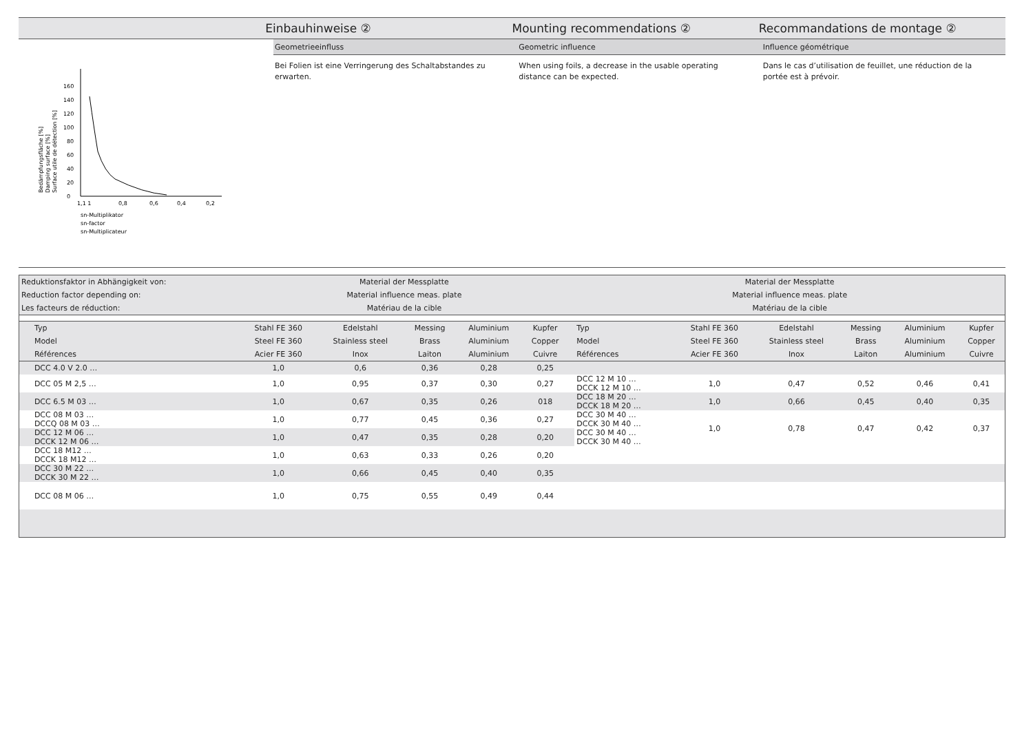Einbauhinweise ② Mounting recommendations ② Recommandations de montage ②
Geometrieeinfluss Geometric influence Influence géométrique
Bedämpfungsfläche [%]
Damping surface [%]
Surface utile de détection [%]
0
20
40
60
80
100
120
140
160
1,1 1
0,8
0,6
0,4
0,2
sn-Multiplikator
sn-factor
sn-Multiplicateur
Bei Folien ist eine Verringerung des Schaltabstandes zu
erwarten.
When using foils, a decrease in the usable operating
distance can be expected.
Dans le cas d’utilisation de feuillet, une réduction de la
portée est à prévoir.
| Reduktionsfaktor in Abhängigkeit von: | | Material der Messplatte | | | | | | Material der Messplatte | | | | | |
| Reduction factor depending on: | | Material influence meas. plate | | | | | | Material influence meas. plate | | | | | |
| Les facteurs de réduction: | | Matériau de la cible | | | | | | Matériau de la cible | | | | | |
| | Typ | Stahl FE 360 | Edelstahl | Messing | Aluminium | Kupfer | | Typ | Stahl FE 360 | Edelstahl | Messing | Aluminium | Kupfer |
| | Model | Steel FE 360 | Stainless steel | Brass | Aluminium | Copper | | Model | Steel FE 360 | Stainless steel | Brass | Aluminium | Copper |
| | Références | Acier FE 360 | Inox | Laiton | Aluminium | Cuivre | | Références | Acier FE 360 | Inox | Laiton | Aluminium | Cuivre |
| | DCC 4.0 V 2.0 … | 1,0 | 0,6 | 0,36 | 0,28 | 0,25 | | | | | | | |
| | DCC 05 M 2,5 … | 1,0 | 0,95 | 0,37 | 0,30 | 0,27 | | DCC 12 M 10 … DCCK 12 M 10 … | 1,0 | 0,47 | 0,52 | 0,46 | 0,41 |
| | DCC 6.5 M 03 … | 1,0 | 0,67 | 0,35 | 0,26 | 018 | | DCC 18 M 20 … DCCK 18 M 20 … | 1,0 | 0,66 | 0,45 | 0,40 | 0,35 |
| | DCC 08 M 03 … DCCQ 08 M 03 … | 1,0 | 0,77 | 0,45 | 0,36 | 0,27 | | DCC 30 M 40 … DCCK 30 M 40 … DCC 30 M 40 … DCCK 30 M 40 … | 1,0 | 0,78 | 0,47 | 0,42 | 0,37 |
| | DCC 12 M 06 … DCCK 12 M 06 … | 1,0 | 0,47 | 0,35 | 0,28 | 0,20 | | | | | | | |
| | DCC 18 M12 … DCCK 18 M12 … | 1,0 | 0,63 | 0,33 | 0,26 | 0,20 | | | | | | | |
| | DCC 30 M 22 … DCCK 30 M 22 … | 1,0 | 0,66 | 0,45 | 0,40 | 0,35 | | | | | | | |
| | DCC 08 M 06 … | 1,0 | 0,75 | 0,55 | 0,49 | 0,44 | | | | | | | |